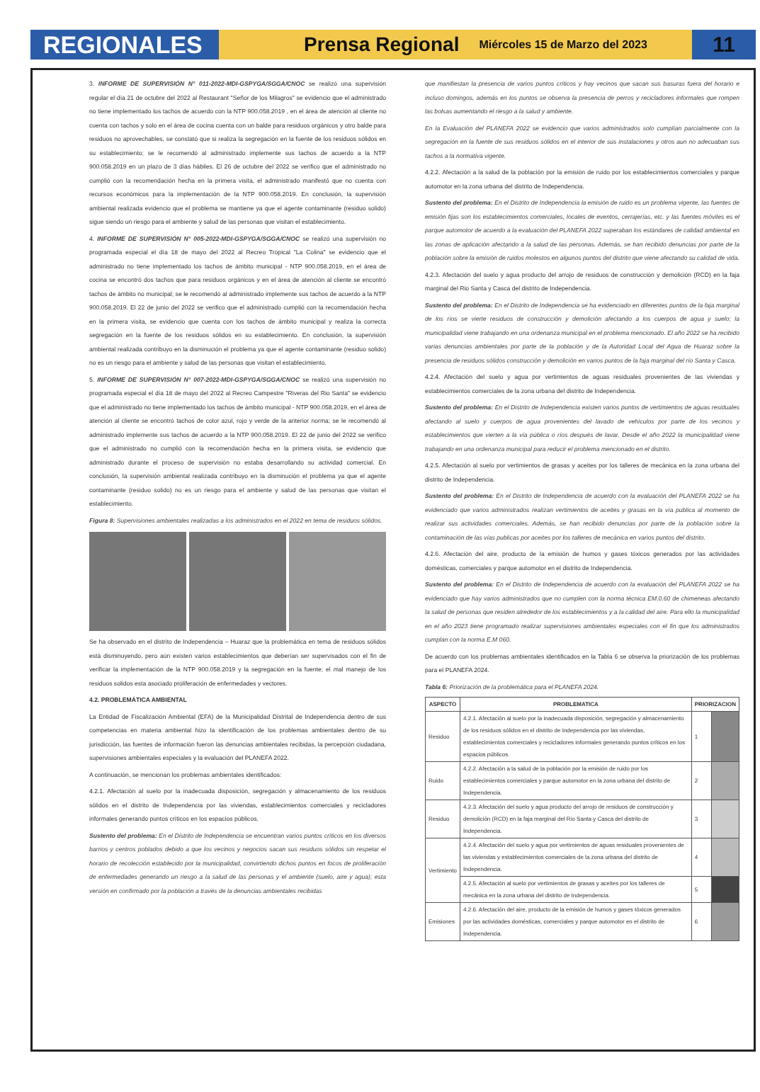REGIONALES
Prensa Regional
Miércoles 15 de Marzo del 2023
11
3. INFORME DE SUPERVISIÓN N° 011-2022-MDI-GSPYGA/SGGA/CNOC se realizó una supervisión regular el día 21 de octubre del 2022 al Restaurant "Señor de los Milagros" se evidencio que el administrado no tiene implementado los tachos de acuerdo con la NTP 900.058.2019 , en el área de atención al cliente no cuenta con tachos y solo en el área de cocina cuenta con un balde para residuos orgánicos y otro balde para residuos no aprovechables, se constató que si realiza la segregación en la fuente de los residuos sólidos en su establecimiento; se le recomendó al administrado implemente sus tachos de acuerdo a la NTP 900.058.2019 en un plazo de 3 días hábiles. El 26 de octubre del 2022 se verifico que el administrado no cumplió con la recomendación hecha en la primera visita, el administrado manifestó que no cuenta con recursos económicos para la implementación de la NTP 900.058.2019. En conclusión, la supervisión ambiental realizada evidencio que el problema se mantiene ya que el agente contaminante (residuo solido) sigue siendo un riesgo para el ambiente y salud de las personas que visitan el establecimiento.
4. INFORME DE SUPERVISIÓN N° 005-2022-MDI-GSPYGA/SGGA/CNOC se realizó una supervisión no programada especial el día 18 de mayo del 2022 al Recreo Tropical "La Colina" se evidencio que el administrado no tiene implementado los tachos de ámbito municipal - NTP 900.058.2019, en el área de cocina se encontró dos tachos que para residuos orgánicos y en el área de atención al cliente se encontró tachos de ámbito no municipal; se le recomendó al administrado implemente sus tachos de acuerdo a la NTP 900.058.2019. El 22 de junio del 2022 se verifico que el administrado cumplió con la recomendación hecha en la primera visita, se evidencio que cuenta con los tachos de ámbito municipal y realiza la correcta segregación en la fuente de los residuos sólidos en su establecimiento. En conclusión, la supervisión ambiental realizada contribuyo en la disminución el problema ya que el agente contaminante (residuo solido) no es un riesgo para el ambiente y salud de las personas que visitan el establecimiento.
5. INFORME DE SUPERVISIÓN N° 007-2022-MDI-GSPYGA/SGGA/CNOC se realizó una supervisión no programada especial el día 18 de mayo del 2022 al Recreo Campestre "Riveras del Rio Santa" se evidencio que el administrado no tiene implementado los tachos de ámbito municipal - NTP 900.058.2019, en el área de atención al cliente se encontró tachos de color azul, rojo y verde de la anterior norma; se le recomendó al administrado implemente sus tachos de acuerdo a la NTP 900.058.2019. El 22 de junio del 2022 se verifico que el administrado no cumplió con la recomendación hecha en la primera visita, se evidencio que administrado durante el proceso de supervisión no estaba desarrollando su actividad comercial. En conclusión, la supervisión ambiental realizada contribuyo en la disminución el problema ya que el agente contaminante (residuo solido) no es un riesgo para el ambiente y salud de las personas que visitan el establecimiento.
Figura 8: Supervisiones ambientales realizadas a los administrados en el 2022 en tema de residuos sólidos.
Se ha observado en el distrito de Independencia – Huaraz que la problemática en tema de residuos sólidos está disminuyendo, pero aún existen varios establecimientos que deberían ser supervisados con el fin de verificar la implementación de la NTP 900.058.2019 y la segregación en la fuente; el mal manejo de los residuos solidos esta asociado proliferación de enfermedades y vectores.
4.2. PROBLEMÁTICA AMBIENTAL
La Entidad de Fiscalización Ambiental (EFA) de la Municipalidad Distrital de Independencia dentro de sus competencias en materia ambiental hizo la identificación de los problemas ambientales dentro de su jurisdicción, las fuentes de información fueron las denuncias ambientales recibidas, la percepción ciudadana, supervisiones ambientales especiales y la evaluación del PLANEFA 2022.
A continuación, se mencionan los problemas ambientales identificados:
4.2.1. Afectación al suelo por la inadecuada disposición, segregación y almacenamiento de los residuos sólidos en el distrito de Independencia por las viviendas, establecimientos comerciales y recicladores informales generando puntos críticos en los espacios públicos.
Sustento del problema: En el Distrito de Independencia se encuentran varios puntos críticos en los diversos barrios y centros poblados debido a que los vecinos y negocios sacan sus residuos sólidos sin respetar el horario de recolección establecido por la municipalidad, convirtiendo dichos puntos en focos de proliferación de enfermedades generando un riesgo a la salud de las personas y el ambiente (suelo, aire y agua); esta versión en confirmado por la población a través de la denuncias ambientales recibidas
que manifiestan la presencia de varios puntos críticos y hay vecinos que sacan sus basuras fuera del horario e incluso domingos, además en los puntos se observa la presencia de perros y recicladores informales que rompen las bolsas aumentando el riesgo a la salud y ambiente.
En la Evaluación del PLANEFA 2022 se evidencio que varios administrados solo cumplían parcialmente con la segregación en la fuente de sus residuos sólidos en el interior de sus instalaciones y otros aun no adecuaban sus tachos a la normativa vigente.
4.2.2. Afectación a la salud de la población por la emisión de ruido por los establecimientos comerciales y parque automotor en la zona urbana del distrito de Independencia.
Sustento del problema: En el Distrito de Independencia la emisión de ruido es un problema vigente, las fuentes de emisión fijas son los establecimientos comerciales, locales de eventos, cerrajerías, etc. y las fuentes móviles es el parque automotor de acuerdo a la evaluación del PLANEFA 2022 superaban los estándares de calidad ambiental en las zonas de aplicación afectando a la salud de las personas. Además, se han recibido denuncias por parte de la población sobre la emisión de ruidos molestos en algunos puntos del distrito que viene afectando su calidad de vida.
4.2.3. Afectación del suelo y agua producto del arrojo de residuos de construcción y demolición (RCD) en la faja marginal del Rio Santa y Casca del distrito de Independencia.
Sustento del problema: En el Distrito de Independencia se ha evidenciado en diferentes puntos de la faja marginal de los ríos se vierte residuos de construcción y demolición afectando a los cuerpos de agua y suelo; la municipalidad viene trabajando en una ordenanza municipal en el problema mencionado. El año 2022 se ha recibido varias denuncias ambientales por parte de la población y de la Autoridad Local del Agua de Huaraz sobre la presencia de residuos sólidos construcción y demolición en varios puntos de la faja marginal del río Santa y Casca.
4.2.4. Afectación del suelo y agua por vertimientos de aguas residuales provenientes de las viviendas y establecimientos comerciales de la zona urbana del distrito de Independencia.
Sustento del problema: En el Distrito de Independencia existen varios puntos de vertimientos de aguas residuales afectando al suelo y cuerpos de agua provenientes del lavado de vehículos por parte de los vecinos y establecimientos que vierten a la vía pública o ríos después de lavar. Desde el año 2022 la municipalidad viene trabajando en una ordenanza municipal para reducir el problema mencionado en el distrito.
4.2.5. Afectación al suelo por vertimientos de grasas y aceites por los talleres de mecánica en la zona urbana del distrito de Independencia.
Sustento del problema: En el Distrito de Independencia de acuerdo con la evaluación del PLANEFA 2022 se ha evidenciado que varios administrados realizan vertimientos de aceites y grasas en la vía publica al momento de realizar sus actividades comerciales. Además, se han recibido denuncias por parte de la población sobre la contaminación de las vías publicas por aceites por los talleres de mecánica en varios puntos del distrito.
4.2.6. Afectación del aire, producto de la emisión de humos y gases tóxicos generados por las actividades domésticas, comerciales y parque automotor en el distrito de Independencia.
Sustento del problema: En el Distrito de Independencia de acuerdo con la evaluación del PLANEFA 2022 se ha evidenciado que hay varios administrados que no cumplen con la norma técnica EM.0.60 de chimeneas afectando la salud de personas que residen alrededor de los establecimientos y a la calidad del aire. Para ello la municipalidad en el año 2023 tiene programado realizar supervisiones ambientales especiales con el fin que los administrados cumplan con la norma E.M 060.
De acuerdo con los problemas ambientales identificados en la Tabla 6 se observa la priorización de los problemas para el PLANEFA 2024.
Tabla 6: Priorización de la problemática para el PLANEFA 2024.
| ASPECTO | PROBLEMATICA | PRIORIZACION | |
| --- | --- | --- | --- |
| Residuo | 4.2.1. Afectación al suelo por la inadecuada disposición, segregación y almacenamiento de los residuos sólidos en el distrito de Independencia por las viviendas, establecimientos comerciales y recicladores informales generando puntos críticos en los espacios públicos. | 1 | |
| Ruido | 4.2.2. Afectación a la salud de la población por la emisión de ruido por los establecimientos comerciales y parque automotor en la zona urbana del distrito de Independencia. | 2 | |
| Residuo | 4.2.3. Afectación del suelo y agua producto del arrojo de residuos de construcción y demolición (RCD) en la faja marginal del Rio Santa y Casca del distrito de Independencia. | 3 | |
| Vertimiento | 4.2.4. Afectación del suelo y agua por vertimientos de aguas residuales provenientes de las viviendas y establecimientos comerciales de la zona urbana del distrito de Independencia. | 4 | |
| | 4.2.5. Afectación al suelo por vertimientos de grasas y aceites por los talleres de mecánica en la zona urbana del distrito de Independencia. | 5 | |
| Emisiones | 4.2.6. Afectación del aire, producto de la emisión de humos y gases tóxicos generados por las actividades domésticas, comerciales y parque automotor en el distrito de Independencia. | 6 | |